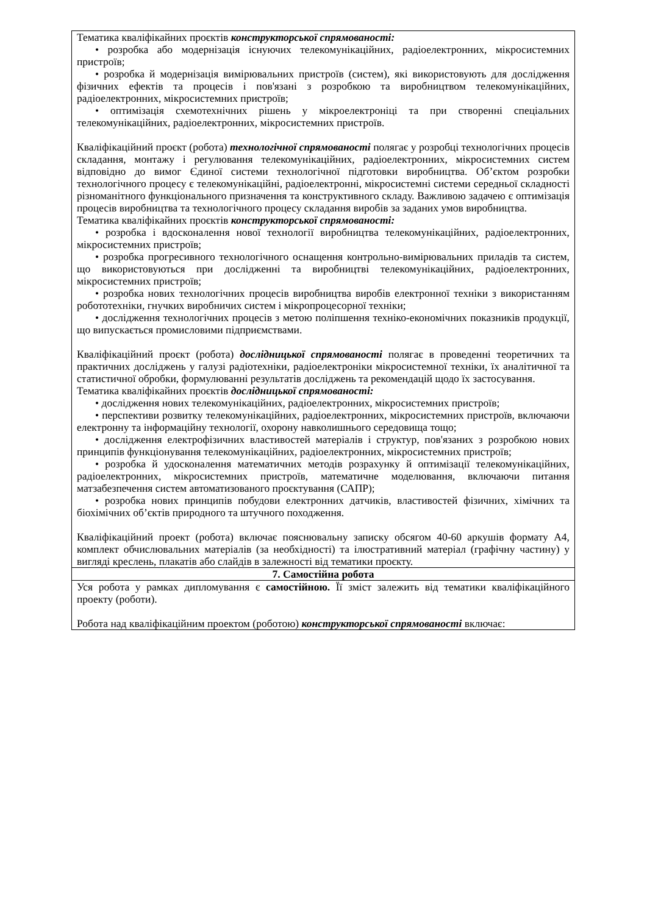| Тематика кваліфікайних проєктів конструкторської спрямованості: • розробка або модернізація існуючих телекомунікаційних, радіоелектронних, мікросистемних пристроїв; • розробка й модернізація вимірювальних пристроїв (систем), які використовують для дослідження фізичних ефектів та процесів і пов'язані з розробкою та виробництвом телекомунікаційних, радіоелектронних, мікросистемних пристроїв; • оптимізація схемотехнічних рішень у мікроелектроніці та при створенні спеціальних телекомунікаційних, радіоелектронних, мікросистемних пристроїв. Кваліфікаційний проєкт (робота) технологічної спрямованості полягає у розробці технологічних процесів складання, монтажу і регулювання телекомунікаційних, радіоелектронних, мікросистемних систем відповідно до вимог Єдиної системи технологічної підготовки виробництва. Об’єктом розробки технологічного процесу є телекомунікаційні, радіоелектронні, мікросистемні системи середньої складності різноманітного функціонального призначення та конструктивного складу. Важливою задачею є оптимізація процесів виробництва та технологічного процесу складання виробів за заданих умов виробництва. Тематика кваліфікайних проєктів конструкторської спрямованості: • розробка і вдосконалення нової технології виробництва телекомунікаційних, радіоелектронних, мікросистемних пристроїв; • розробка прогресивного технологічного оснащення контрольно-вимірювальних приладів та систем, що використовуються при дослідженні та виробництві телекомунікаційних, радіоелектронних, мікросистемних пристроїв; • розробка нових технологічних процесів виробництва виробів електронної техніки з використанням робототехніки, гнучких виробничих систем і мікропроцесорної техніки; • дослідження технологічних процесів з метою поліпшення техніко-економічних показників продукції, що випускається промисловими підприємствами. Кваліфікаційний проєкт (робота) дослідницької спрямованості полягає в проведенні теоретичних та практичних досліджень у галузі радіотехніки, радіоелектроніки мікросистемної техніки, їх аналітичної та статистичної обробки, формулюванні результатів досліджень та рекомендацій щодо їх застосування. Тематика кваліфікайних проєктів дослідницької спрямованості: • дослідження нових телекомунікаційних, радіоелектронних, мікросистемних пристроїв; • перспективи розвитку телекомунікаційних, радіоелектронних, мікросистемних пристроїв, включаючи електронну та інформаційну технології, охорону навколишнього середовища тощо; • дослідження електрофізичних властивостей матеріалів і структур, пов'язаних з розробкою нових принципів функціонування телекомунікаційних, радіоелектронних, мікросистемних пристроїв; • розробка й удосконалення математичних методів розрахунку й оптимізації телекомунікаційних, радіоелектронних, мікросистемних пристроїв, математичне моделювання, включаючи питання матзабезпечення систем автоматизованого проєктування (САПР); • розробка нових принципів побудови електронних датчиків, властивостей фізичних, хімічних та біохімічних об’єктів природного та штучного походження. Кваліфікаційний проект (робота) включає пояснювальну записку обсягом 40-60 аркушів формату А4, комплект обчислювальних матеріалів (за необхідності) та ілюстративний матеріал (графічну частину) у вигляді креслень, плакатів або слайдів в залежності від тематики проєкту. |
| 7. Самостійна робота |
| Уся робота у рамках дипломування є самостійною. Її зміст залежить від тематики кваліфікаційного проекту (роботи). Робота над кваліфікаційним проектом (роботою) конструкторської спрямованості включає: |